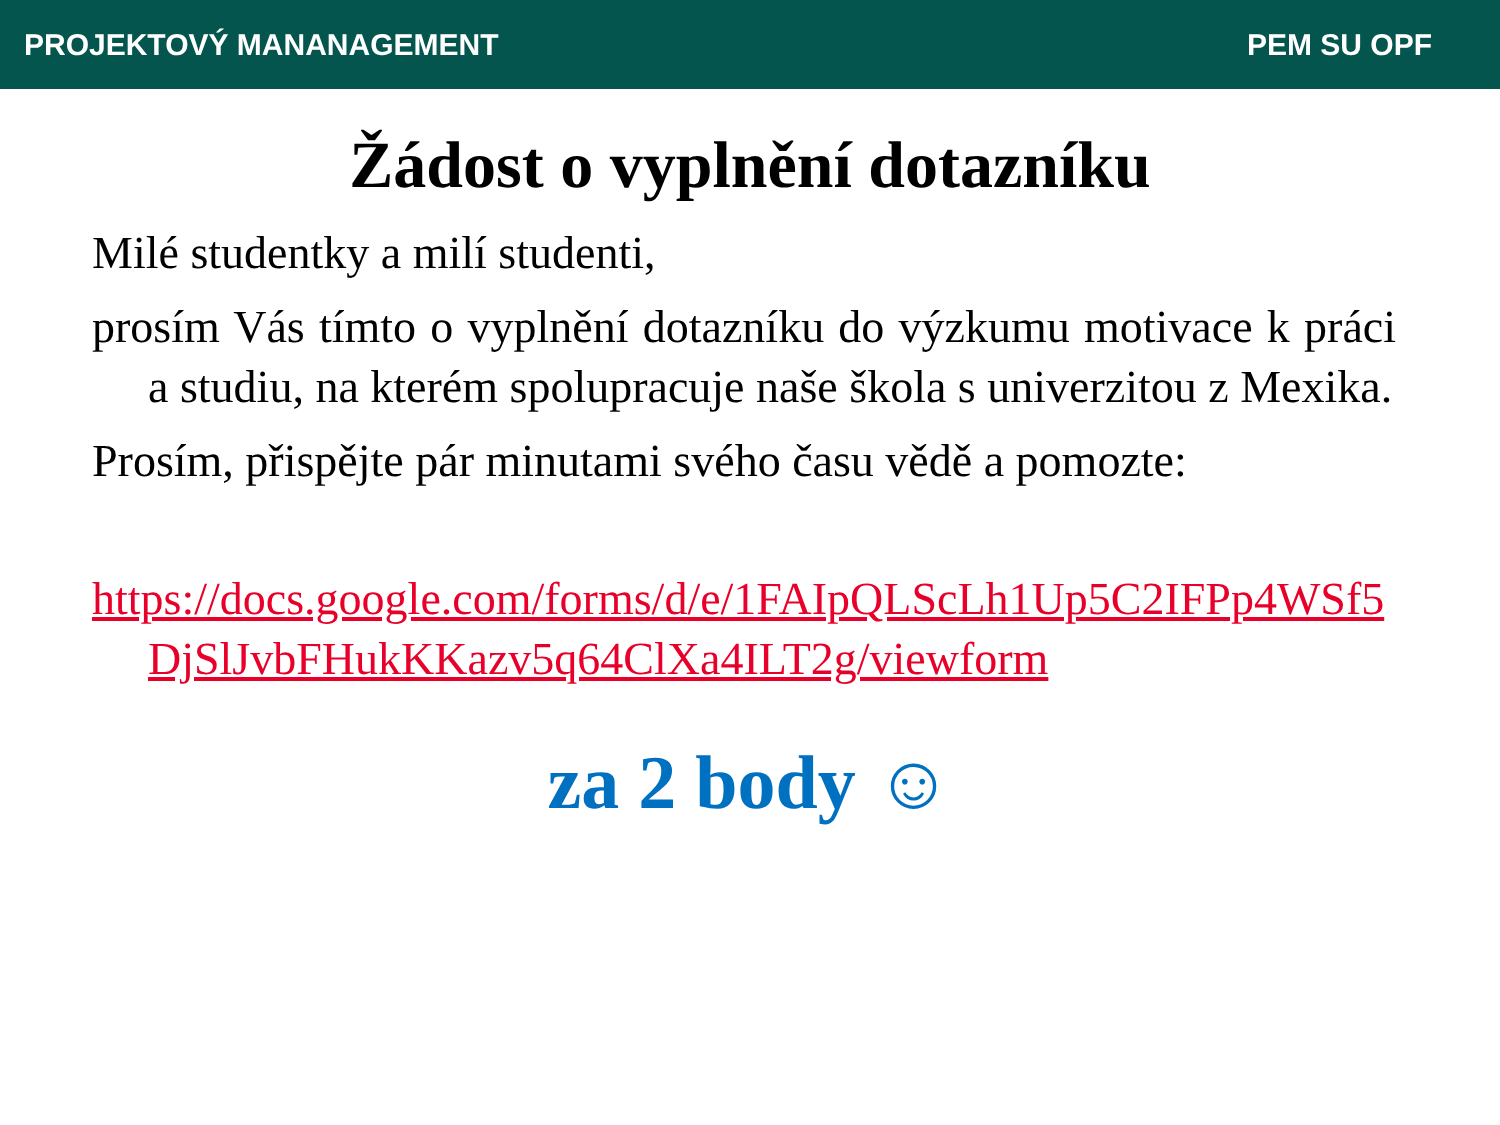PROJEKTOVÝ MANANAGEMENT PEM SU OPF
Žádost o vyplnění dotazníku
Milé studentky a milí studenti,
prosím Vás tímto o vyplnění dotazníku do výzkumu motivace k práci a studiu, na kterém spolupracuje naše škola s univerzitou z Mexika.
Prosím, přispějte pár minutami svého času vědě a pomozte:
https://docs.google.com/forms/d/e/1FAIpQLScLh1Up5C2IFPp4WSf5DjSlJvbFHukKKazv5q64ClXa4ILT2g/viewform
za 2 body ☺